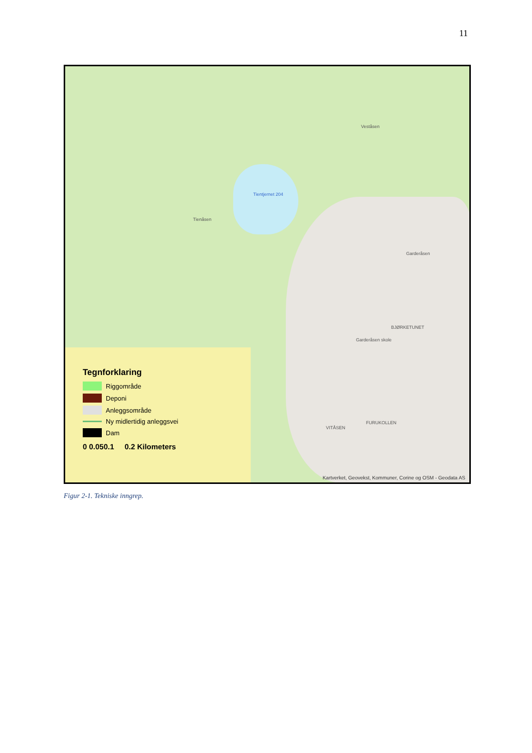11
Tientjernet 204
Tienåsen
Veståsen
Garderåsen
BJØRKETUNET
Garderåsen skole
FURUKOLLEN
VITÅSEN
Tegnforklaring
Riggområde
Deponi
Anleggsområde
Ny midlertidig anleggsvei
Dam
0 0.050.1 0.2 Kilometers
Kartverket, Geovekst, Kommuner, Corine og OSM - Geodata AS
Figur 2-1. Tekniske inngrep.